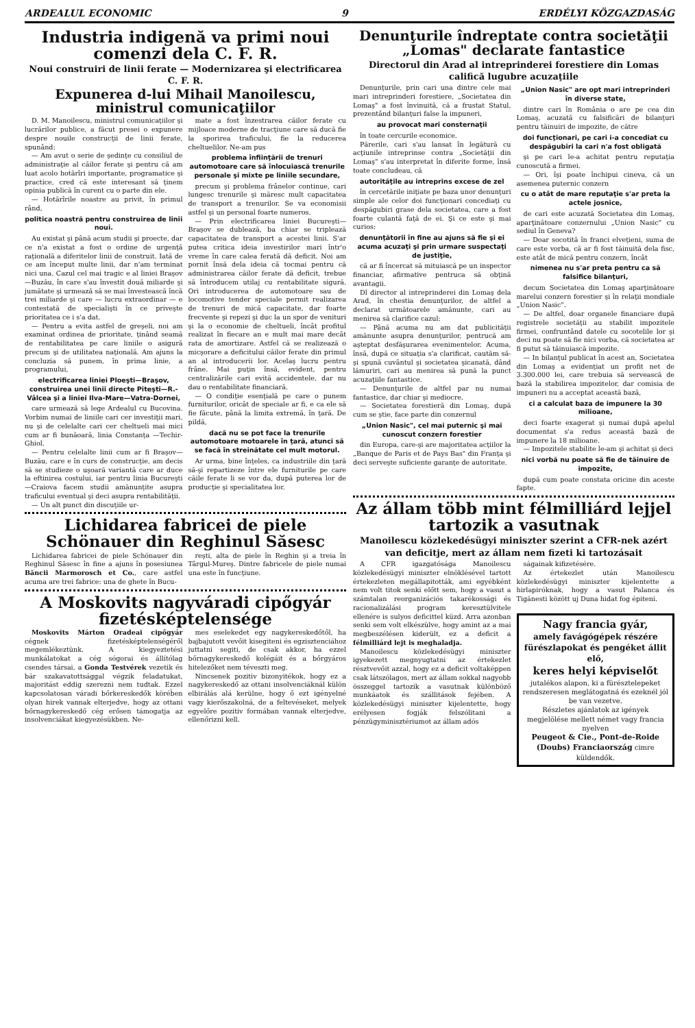ARDEALUL ECONOMIC 9 ERDÉLYI KÖZGAZDASÁG
Industria indigenă va primi noui comenzi dela C. F. R.
Noui construiri de linii ferate — Modernizarea şi electrificarea C. F. R.
Expunerea d-lui Mihail Manoilescu, ministrul comunicaţiilor
D. M. Manoilescu, ministrul comunicaţiilor şi lucrărilor publice, a făcut presei o expunere despre nouile construcţii de linii ferate, spunând:
— Am avut o serie de şedinţe cu consiliul de administraţie al căilor ferate şi pentru că am luat acolo hotărîri importante, programatice şi practice, cred că este interesant să ţinem opinia publică în curent cu o parte din ele.
— Hotărîrile noastre au privit, în primul rând,
politica noastră pentru construirea de linii noui.
Au existat şi până acum studii şi proecte, dar ce n'a existat a fost o ordine de urgenţă raţională a diferitelor linii de construit. Iată de ce am început multe linii, dar n'am terminat nici una. Cazul cel mai tragic e al liniei Braşov—Buzău, în care s'au învestit două miliarde şi jumătate şi urmează să se mai învestească încă trei miliarde şi care — lucru extraordinar — e contestată de specialişti în ce priveşte prioritatea ce i s'a dat.
— Pentru a evita astfel de greşeli, noi am examinat ordinea de prioritate, ţinând seamă de rentabilitatea pe care liniile o asigură precum şi de utilitatea naţională. Am ajuns la concluzia să punem, în prima linie, a programului,
electrificarea liniei Ploeşti—Braşov, construirea unei linii directe Piteşti—R.-Vâlcea şi a liniei Ilva-Mare—Vatra-Dornei,
care urmează să lege Ardealul cu Bucovina. Vorbim numai de liniile cari cer investiţii mari, nu şi de celelalte cari cer cheltueli mai mici cum ar fi bunăoară, linia Constanţa —Techir-Ghiol.
— Pentru celelalte linii cum ar fi Braşov—Buzău, care e în curs de construcţie, am decis să se studieze o uşoară variantă care ar duce la eftinirea costului, iar pentru linia Bucureşti—Craiova facem studii amănunţite asupra traficului eventual şi deci asupra rentabilităţii.
— Un alt punct din discuţiile ur-
mate a fost înzestrarea căilor ferate cu mijloace moderne de tracţiune care să ducă fie la sporirea traficului, fie la reducerea cheltuelilor. Ne-am pus
problema înfiinţării de trenuri automotoare care să înlocuiască trenurile personale şi mixte pe liniile secundare,
precum şi problema frânelor continue, cari lungesc trenurile şi măresc mult capacitatea de transport a trenurilor. Se va economisii astfel şi un personal foarte numeros.
— Prin electrificarea liniei Bucureşti—Braşov se dublează, ba chiar se triplează capacitatea de transport a acestei linii. S'ar putea critica ideia investirilor mari într'o vreme în care calea ferată dă deficit. Noi am pornit însă dela ideia că tocmai pentru că administrarea căilor ferate dă deficit, trebue să întroducem utilaj cu rentabilitate sigură. Ori introducerea de automotoare sau de locomotive tender speciale permit realizarea de trenuri de mică capacitate, dar foarte frecvente şi repezi şi duc la un spor de venituri şi la o economie de cheltueli, încât profitul realizat în fiecare an e mult mai mare decât rata de amortizare. Astfel că se realizează o micşorare a deficitului căilor ferate din primul an al introducerii lor. Acelaş lucru pentru frâne. Mai puţin însă, evident, pentru centralizările cari evită accidentele, dar nu dau o rentabilitate financiară.
— O condiţie esenţială pe care o punem furniturilor, oricât de speciale ar fi, e ca ele să fie făcute, până la limita extremă, în ţară. De pildă,
dacă nu se pot face la trenurile automotoare motoarele în ţară, atunci să se facă în streinătate cel mult motorul.
Ar urma, bine înţeles, ca industriile din ţară să-şi repartizeze între ele furniturile pe care căile ferate li se vor da, după puterea lor de producţie şi specialitatea lor.
Lichidarea fabricei de piele Schönauer din Reghinul Săsesc
Lichidarea fabricei de piele Schönauer din Reghinul Săsesc în fine a ajuns în posesiunea Băncii Marmorosch et Co., care astfel acuma are trei fabrice: una de ghete în Bucu-
reşti, alta de piele în Reghin şi a treia în Târgul-Mureş. Dintre fabricele de piele numai una este în funcţiune.
A Moskovits nagyváradi cipőgyár fizetésképtelensége
Moskovits Márton Oradeai cipőgyár cégnek fizetésképtelenségéről megemlékeztünk. A kiegyeztetési munkálatokat a cég sógorai és állítólag csendes társai, a Gonda Testvérek vezetik és bár szakavatottsággal végzik feladatukat, majoritást eddig szerezni nem tudtak. Ezzel kapcsolatosan váradi bőrkereskedők köréb̀en olyan hirek vannak elterjedve, hogy az ottani bőrnagykereskedő cég erősen támogatja az insolvenciákat kiegyezésükben. Ne-
mes eselekedet egy nagykereskedőtől, ha bajbajutott vevőit kisegiteni és egzisztenciához juttatni segiti, de csak akkor, ha ezzel bőrnagykereskedő kolégáit és a bőrgyáros hitelezőket nem téveszti meg.
Nincsenek pozitiv bizonyitékok, hogy ez a nagykereskedő az ottani insolvenciáknál külön elbirálás alá kerülne, hogy ő ezt igényelné vagy kierőszakolná, de a feltevéseket, melyek egyelőre pozitiv formában vannak elterjedve, ellenőrizni kell.
Denunţurile îndreptate contra societăţii „Lomas" declarate fantastice
Directorul din Arad al intreprinderei forestiere din Lomas califică lugubre acuzaţiile
Denunţurile, prin cari una dintre cele mai mari intreprinderi forestiere, „Societatea din Lomaş" a fost învinuită, că a frustat Statul, prezentând bilanţuri false la impuneri,
au provocat mari consternaţii
în toate cercurile economice.
Părerile, cari s'au lansat în legătură cu acţiunile intreprinse contra „Societăţii din Lomaş" s'au interpretat în diferite forme, însă toate concludeau, că
autorităţile au intreprins excese de zel
în cercetările iniţiate pe baza unor denunţuri simple ale celor doi funcţionari concediaţi cu despăgubiri grase dela societatea, care a fost foarte culantă faţă de ei. Şi ce este şi mai curios:
denunţătorii în fine au ajuns să fie şi ei acuma acuzaţi şi prin urmare suspectaţi de justiţie,
că ar fi încercat să mituiască pe un inspector financiar, afirmative pentruca să obţină avantagii.
Dl director al intreprinderei din Lomaş dela Arad, în chestia denunţurilor, de altfel a declarat următoarele amănunte, cari au menirea să clarifice cazul:
— Până acuma nu am dat publicităţii amănunte asupra denunţurilor, pentrucă am aşteptat desfăşurarea evenimentelor. Acuma, însă, după ce situaţia s'a clarificat, cautăm să-şi spună cuvântul şi societatea şicanată, dând lămuriri, cari au menirea să pună la punct acuzaţiile fantastice.
— Denunţurile de altfel par nu numai fantastice, dar chiar şi mediocre.
— Societatea forestieră din Lomaş, după cum se ştie, face parte din conzernul
„Union Nasic", cel mai puternic şi mai cunoscut conzern forestier
din Europa, care-şi are majoritatea acţiilor la „Banque de Paris et de Pays Bas" din Franţa şi deci serveşte suficiente garanţe de autoritate.
„Union Nasic" are opt mari intreprinderi în diverse state,
dintre cari în România o are pe cea din Lomaş, acuzată cu falsificări de bilanţuri pentru tăinuiri de impozite, de către
doi funcţionari, pe cari i-a concediat cu despăgubiri la cari n'a fost obligată
şi pe cari le-a achitat pentru reputaţia cunoscută a firmei.
— Ori, îşi poate închipui cineva, că un asemenea puternic conzern
cu o atât de mare reputaţie s'ar preta la actele josnice,
de cari este acuzată Societatea din Lomaş, aparţinătoare conzernului „Union Nasic" cu sediul în Geneva?
— Doar socotită în franci elveţieni, suma de care este vorba, că ar fi fost tăinuită dela fisc, este atât de mică pentru conzern, încât
nimenea nu s'ar preta pentru ca să falsifice bilanţuri,
decum Societatea din Lomaş aparţinătoare marelui conzern forestier şi în relaţii mondiale „Union Nasic".
— De altfel, doar organele financiare după registrele societăţii au stabilit impozitele firmei, confruntând datele cu socotelile lor şi deci nu poate să fie nici vorba, că societatea ar fi putut să tăinuiască impozite.
— In bilanţul publicat în acest an, Societatea din Lomaş a evidenţiat un profit net de 3.300.000 lei, care trebuia să servească de bază la stabilirea impozitelor, dar comisia de impuneri nu a acceptat această bază,
ci a calculat baza de impunere la 30 milioane,
deci foarte exagerat şi numai după apelul documentat s'a redus această bază de impunere la 18 milioane.
— Impozitele stabilite le-am şi achitat şi deci
nici vorbă nu poate să fie de tăinuire de impozite,
după cum poate constata oricine din aceste fapte.
Az állam több mint félmilliárd lejjel tartozik a vasutnak
Manoilescu közlekedésügyi miniszter szerint a CFR-nek azért van deficitje, mert az állam nem fizeti ki tartozásait
A CFR igazgatósága Manoilescu közlekedésügyi miniszter elnöklésével tartott értekezleten megállapitották, ami egyébként nem volt titok senki előtt sem, hogy a vasut a számtalan reorganizációs takarékossági és racionalizálási program keresztülvitele ellenére is sulyos deficittel küzd. Arra azonban senki sem volt elkészülve, hogy amint az a mai megbeszélésen kiderült, ez a deficit a félmilliárd lejt is meghaladja.
Manoilescu közlekedésügyi miniszter igyekezett megnyugtatni az értekezlet résztvevőit azzal, hogy ez a deficit voltaképpen csak látszólagos, mert az állam sokkal nagyobb összeggel tartozik a vasutnak különböző munkáatok és szállitások fejében. A közlekedésügyi miniszter kijelentette, hogy erélyesen fogják felszólitani a pénzügyminisztériumot az állam adós
ságainak kifizetésére.
Az értekezlet után Manoilescu közlekedésügyi miniszter kijelentette a hirlapiróknak, hogy a vasut Palanca és Tigănesti között uj Duna hidat fog épiteni.
Nagy francia gyár,
amely favágógépek részére fürészlapokat és pengéket állit elő,
keres helyi képviselőt
jutalékos alapon, ki a fürésztelepeket rendszeresen meglátogatná és ezeknél jól be van vezetve.
Részletes ajánlatok az igények megjelölése mellett német vagy francia nyelven
Peugeot & Cie., Pont-de-Roide (Doubs) Franciaország cimre küldendők.